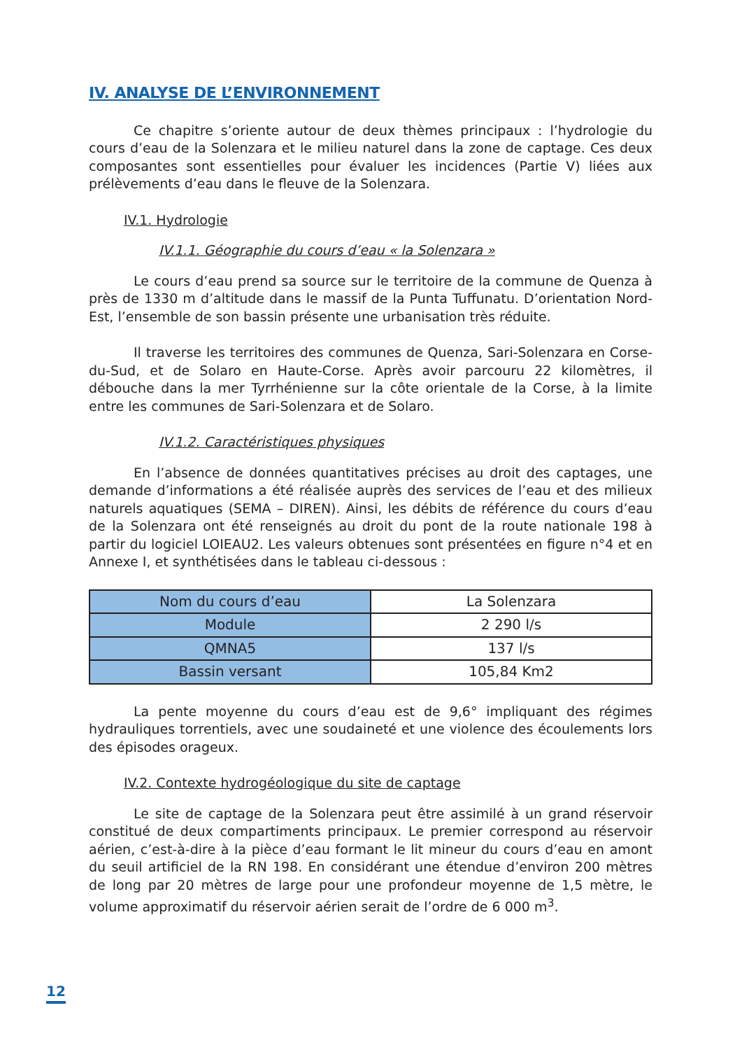IV. ANALYSE DE L’ENVIRONNEMENT
Ce chapitre s’oriente autour de deux thèmes principaux : l’hydrologie du cours d’eau de la Solenzara et le milieu naturel dans la zone de captage. Ces deux composantes sont essentielles pour évaluer les incidences (Partie V) liées aux prélèvements d’eau dans le fleuve de la Solenzara.
IV.1. Hydrologie
IV.1.1. Géographie du cours d’eau « la Solenzara »
Le cours d’eau prend sa source sur le territoire de la commune de Quenza à près de 1330 m d’altitude dans le massif de la Punta Tuffunatu. D’orientation Nord-Est, l’ensemble de son bassin présente une urbanisation très réduite.
Il traverse les territoires des communes de Quenza, Sari-Solenzara en Corse-du-Sud, et de Solaro en Haute-Corse. Après avoir parcouru 22 kilomètres, il débouche dans la mer Tyrrhénienne sur la côte orientale de la Corse, à la limite entre les communes de Sari-Solenzara et de Solaro.
IV.1.2. Caractéristiques physiques
En l’absence de données quantitatives précises au droit des captages, une demande d’informations a été réalisée auprès des services de l’eau et des milieux naturels aquatiques (SEMA – DIREN). Ainsi, les débits de référence du cours d’eau de la Solenzara ont été renseignés au droit du pont de la route nationale 198 à partir du logiciel LOIEAU2. Les valeurs obtenues sont présentées en figure n°4 et en Annexe I, et synthétisées dans le tableau ci-dessous :
| Nom du cours d’eau | La Solenzara |
| Module | 2 290 l/s |
| QMNA5 | 137 l/s |
| Bassin versant | 105,84 Km2 |
La pente moyenne du cours d’eau est de 9,6° impliquant des régimes hydrauliques torrentiels, avec une soudaineté et une violence des écoulements lors des épisodes orageux.
IV.2. Contexte hydrogéologique du site de captage
Le site de captage de la Solenzara peut être assimilé à un grand réservoir constitué de deux compartiments principaux. Le premier correspond au réservoir aérien, c’est-à-dire à la pièce d’eau formant le lit mineur du cours d’eau en amont du seuil artificiel de la RN 198. En considérant une étendue d’environ 200 mètres de long par 20 mètres de large pour une profondeur moyenne de 1,5 mètre, le volume approximatif du réservoir aérien serait de l’ordre de 6 000 m<sup>3</sup>.
12